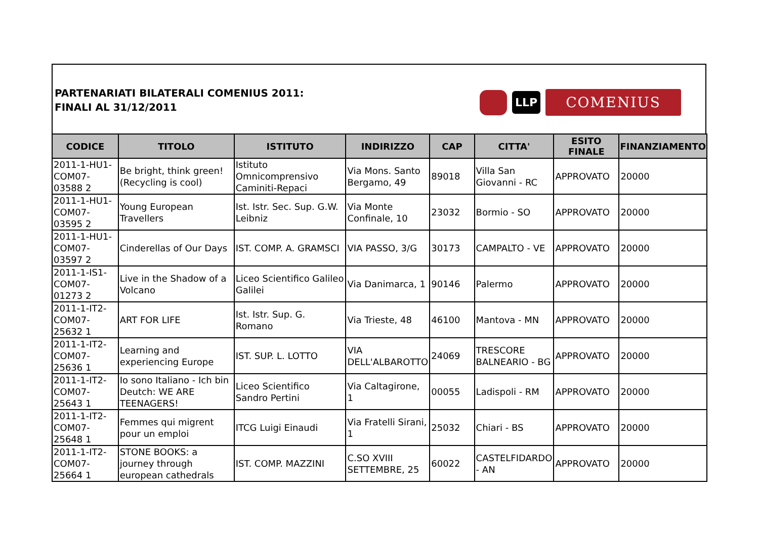PARTENARIATI BILATERALI COMENIUS 2011:
FINALI AL 31/12/2011
LLP
COMENIUS
| CODICE | TITOLO | ISTITUTO | INDIRIZZO | CAP | CITTA' | ESITO FINALE | FINANZIAMENTO |
| --- | --- | --- | --- | --- | --- | --- | --- |
| 2011-1-HU1-COM07-03588 2 | Be bright, think green! (Recycling is cool) | Istituto Omnicomprensivo Caminiti-Repaci | Via Mons. Santo Bergamo, 49 | 89018 | Villa San Giovanni - RC | APPROVATO | 20000 |
| 2011-1-HU1-COM07-03595 2 | Young European Travellers | Ist. Istr. Sec. Sup. G.W. Leibniz | Via Monte Confinale, 10 | 23032 | Bormio - SO | APPROVATO | 20000 |
| 2011-1-HU1-COM07-03597 2 | Cinderellas of Our Days | IST. COMP. A. GRAMSCI | VIA PASSO, 3/G | 30173 | CAMPALTO - VE | APPROVATO | 20000 |
| 2011-1-IS1-COM07-01273 2 | Live in the Shadow of a Volcano | Liceo Scientifico Galileo Galilei | Via Danimarca, 1 | 90146 | Palermo | APPROVATO | 20000 |
| 2011-1-IT2-COM07-25632 1 | ART FOR LIFE | Ist. Istr. Sup. G. Romano | Via Trieste, 48 | 46100 | Mantova - MN | APPROVATO | 20000 |
| 2011-1-IT2-COM07-25636 1 | Learning and experiencing Europe | IST. SUP. L. LOTTO | VIA DELL'ALBAROTTO | 24069 | TRESCORE BALNEARIO - BG | APPROVATO | 20000 |
| 2011-1-IT2-COM07-25643 1 | Io sono Italiano - Ich bin Deutch: WE ARE TEENAGERS! | Liceo Scientifico Sandro Pertini | Via Caltagirone, 1 | 00055 | Ladispoli - RM | APPROVATO | 20000 |
| 2011-1-IT2-COM07-25648 1 | Femmes qui migrent pour un emploi | ITCG Luigi Einaudi | Via Fratelli Sirani, 1 | 25032 | Chiari - BS | APPROVATO | 20000 |
| 2011-1-IT2-COM07-25664 1 | STONE BOOKS: a journey through european cathedrals | IST. COMP. MAZZINI | C.SO XVIII SETTEMBRE, 25 | 60022 | CASTELFIDARDO - AN | APPROVATO | 20000 |